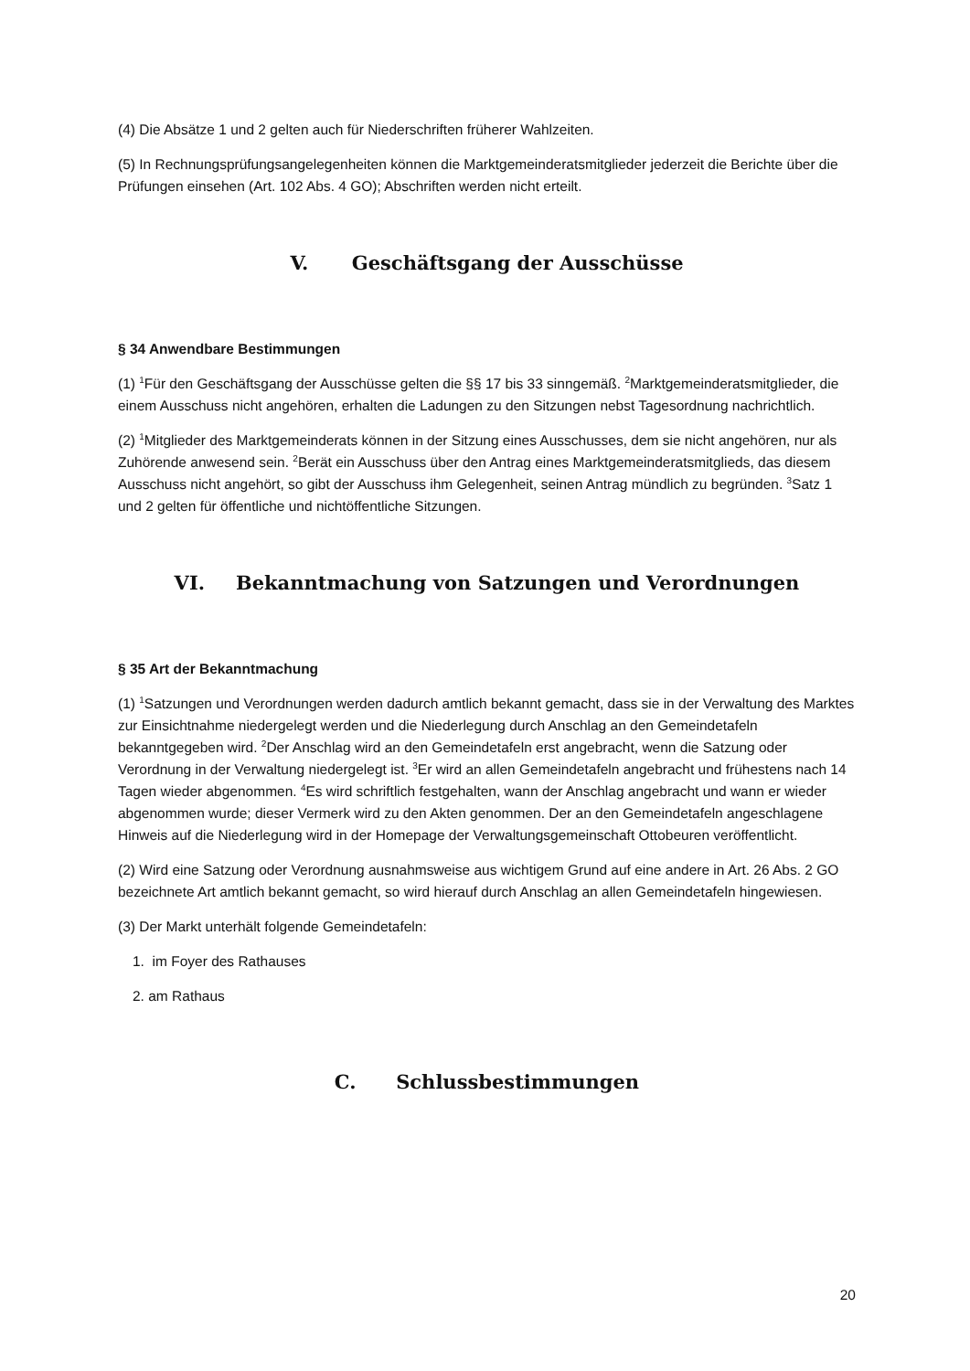(4) Die Absätze 1 und 2 gelten auch für Niederschriften früherer Wahlzeiten.
(5) In Rechnungsprüfungsangelegenheiten können die Marktgemeinderatsmitglieder jederzeit die Berichte über die Prüfungen einsehen (Art. 102 Abs. 4 GO); Abschriften werden nicht erteilt.
V. Geschäftsgang der Ausschüsse
§ 34 Anwendbare Bestimmungen
(1) <sup>1</sup>Für den Geschäftsgang der Ausschüsse gelten die §§ 17 bis 33 sinngemäß. <sup>2</sup>Marktgemeinderatsmitglieder, die einem Ausschuss nicht angehören, erhalten die Ladungen zu den Sitzungen nebst Tagesordnung nachrichtlich.
(2) <sup>1</sup>Mitglieder des Marktgemeinderats können in der Sitzung eines Ausschusses, dem sie nicht angehören, nur als Zuhörende anwesend sein. <sup>2</sup>Berät ein Ausschuss über den Antrag eines Marktgemeinderatsmitglieds, das diesem Ausschuss nicht angehört, so gibt der Ausschuss ihm Gelegenheit, seinen Antrag mündlich zu begründen. <sup>3</sup>Satz 1 und 2 gelten für öffentliche und nichtöffentliche Sitzungen.
VI. Bekanntmachung von Satzungen und Verordnungen
§ 35 Art der Bekanntmachung
(1) <sup>1</sup>Satzungen und Verordnungen werden dadurch amtlich bekannt gemacht, dass sie in der Verwaltung des Marktes zur Einsichtnahme niedergelegt werden und die Niederlegung durch Anschlag an den Gemeindetafeln bekanntgegeben wird. <sup>2</sup>Der Anschlag wird an den Gemeindetafeln erst angebracht, wenn die Satzung oder Verordnung in der Verwaltung niedergelegt ist. <sup>3</sup>Er wird an allen Gemeindetafeln angebracht und frühestens nach 14 Tagen wieder abgenommen. <sup>4</sup>Es wird schriftlich festgehalten, wann der Anschlag angebracht und wann er wieder abgenommen wurde; dieser Vermerk wird zu den Akten genommen. Der an den Gemeindetafeln angeschlagene Hinweis auf die Niederlegung wird in der Homepage der Verwaltungsgemeinschaft Ottobeuren veröffentlicht.
(2) Wird eine Satzung oder Verordnung ausnahmsweise aus wichtigem Grund auf eine andere in Art. 26 Abs. 2 GO bezeichnete Art amtlich bekannt gemacht, so wird hierauf durch Anschlag an allen Gemeindetafeln hingewiesen.
(3) Der Markt unterhält folgende Gemeindetafeln:
1. im Foyer des Rathauses
2. am Rathaus
C. Schlussbestimmungen
20